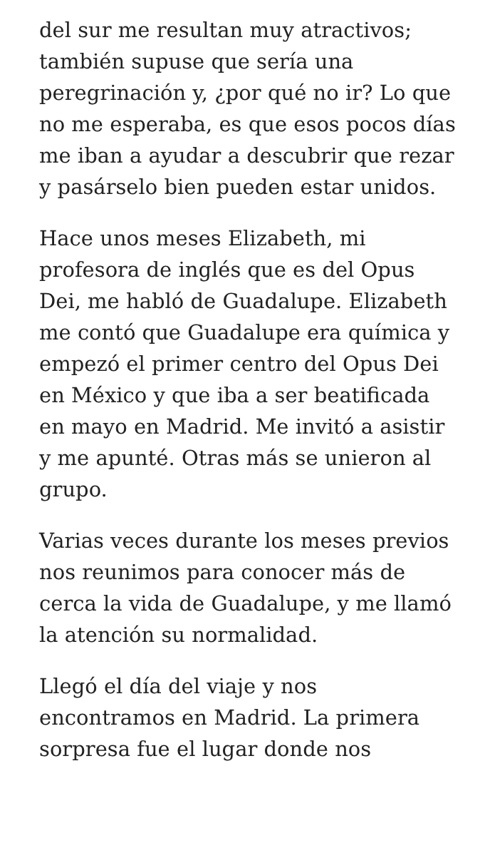del sur me resultan muy atractivos; también supuse que sería una peregrinación y, ¿por qué no ir? Lo que no me esperaba, es que esos pocos días me iban a ayudar a descubrir que rezar y pasárselo bien pueden estar unidos.
Hace unos meses Elizabeth, mi profesora de inglés que es del Opus Dei, me habló de Guadalupe. Elizabeth me contó que Guadalupe era química y empezó el primer centro del Opus Dei en México y que iba a ser beatificada en mayo en Madrid. Me invitó a asistir y me apunté. Otras más se unieron al grupo.
Varias veces durante los meses previos nos reunimos para conocer más de cerca la vida de Guadalupe, y me llamó la atención su normalidad.
Llegó el día del viaje y nos encontramos en Madrid. La primera sorpresa fue el lugar donde nos